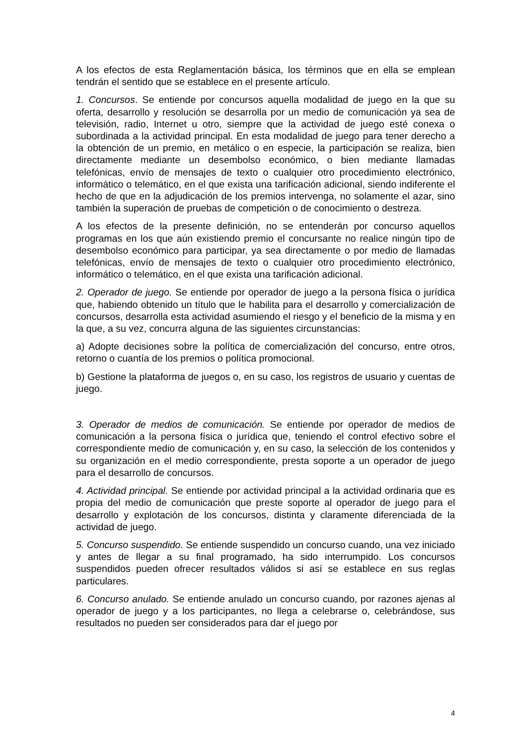A los efectos de esta Reglamentación básica, los términos que en ella se emplean tendrán el sentido que se establece en el presente artículo.
1. Concursos. Se entiende por concursos aquella modalidad de juego en la que su oferta, desarrollo y resolución se desarrolla por un medio de comunicación ya sea de televisión, radio, Internet u otro, siempre que la actividad de juego esté conexa o subordinada a la actividad principal. En esta modalidad de juego para tener derecho a la obtención de un premio, en metálico o en especie, la participación se realiza, bien directamente mediante un desembolso económico, o bien mediante llamadas telefónicas, envío de mensajes de texto o cualquier otro procedimiento electrónico, informático o telemático, en el que exista una tarificación adicional, siendo indiferente el hecho de que en la adjudicación de los premios intervenga, no solamente el azar, sino también la superación de pruebas de competición o de conocimiento o destreza.
A los efectos de la presente definición, no se entenderán por concurso aquellos programas en los que aún existiendo premio el concursante no realice ningún tipo de desembolso económico para participar, ya sea directamente o por medio de llamadas telefónicas, envío de mensajes de texto o cualquier otro procedimiento electrónico, informático o telemático, en el que exista una tarificación adicional.
2. Operador de juego. Se entiende por operador de juego a la persona física o jurídica que, habiendo obtenido un título que le habilita para el desarrollo y comercialización de concursos, desarrolla esta actividad asumiendo el riesgo y el beneficio de la misma y en la que, a su vez, concurra alguna de las siguientes circunstancias:
a) Adopte decisiones sobre la política de comercialización del concurso, entre otros, retorno o cuantía de los premios o política promocional.
b) Gestione la plataforma de juegos o, en su caso, los registros de usuario y cuentas de juego.
3. Operador de medios de comunicación. Se entiende por operador de medios de comunicación a la persona física o jurídica que, teniendo el control efectivo sobre el correspondiente medio de comunicación y, en su caso, la selección de los contenidos y su organización en el medio correspondiente, presta soporte a un operador de juego para el desarrollo de concursos.
4. Actividad principal. Se entiende por actividad principal a la actividad ordinaria que es propia del medio de comunicación que preste soporte al operador de juego para el desarrollo y explotación de los concursos, distinta y claramente diferenciada de la actividad de juego.
5. Concurso suspendido. Se entiende suspendido un concurso cuando, una vez iniciado y antes de llegar a su final programado, ha sido interrumpido. Los concursos suspendidos pueden ofrecer resultados válidos si así se establece en sus reglas particulares.
6. Concurso anulado. Se entiende anulado un concurso cuando, por razones ajenas al operador de juego y a los participantes, no llega a celebrarse o, celebrándose, sus resultados no pueden ser considerados para dar el juego por
4